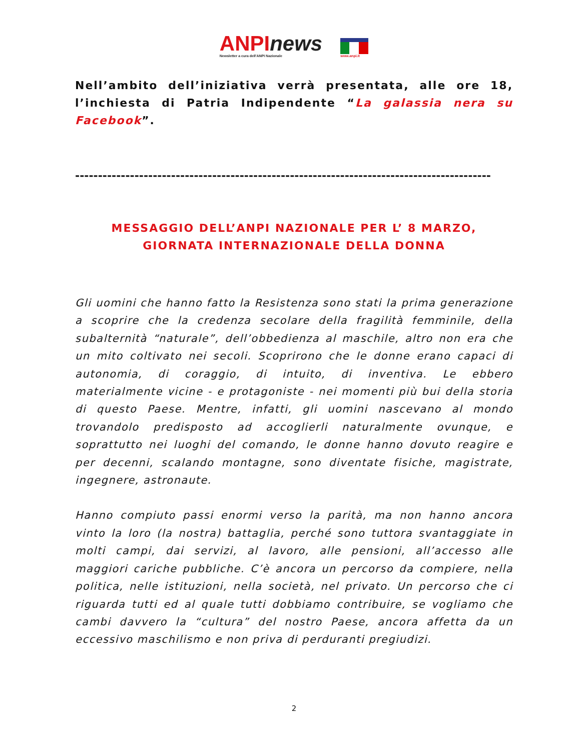ANPInews
Newsletter a cura dell'ANPI Nazionale
www.anpi.it
Nell’ambito dell’iniziativa verrà presentata, alle ore 18, l’inchiesta di Patria Indipendente “La galassia nera su Facebook”.
-------------------------------------------------------------------------------------------
MESSAGGIO DELL’ANPI NAZIONALE PER L’ 8 MARZO,
GIORNATA INTERNAZIONALE DELLA DONNA
Gli uomini che hanno fatto la Resistenza sono stati la prima generazione a scoprire che la credenza secolare della fragilità femminile, della subalternità “naturale”, dell’obbedienza al maschile, altro non era che un mito coltivato nei secoli. Scoprirono che le donne erano capaci di autonomia, di coraggio, di intuito, di inventiva. Le ebbero materialmente vicine - e protagoniste - nei momenti più bui della storia di questo Paese. Mentre, infatti, gli uomini nascevano al mondo trovandolo predisposto ad accoglierli naturalmente ovunque, e soprattutto nei luoghi del comando, le donne hanno dovuto reagire e per decenni, scalando montagne, sono diventate fisiche, magistrate, ingegnere, astronaute.
Hanno compiuto passi enormi verso la parità, ma non hanno ancora vinto la loro (la nostra) battaglia, perché sono tuttora svantaggiate in molti campi, dai servizi, al lavoro, alle pensioni, all’accesso alle maggiori cariche pubbliche. C’è ancora un percorso da compiere, nella politica, nelle istituzioni, nella società, nel privato. Un percorso che ci riguarda tutti ed al quale tutti dobbiamo contribuire, se vogliamo che cambi davvero la “cultura” del nostro Paese, ancora affetta da un eccessivo maschilismo e non priva di perduranti pregiudizi.
2